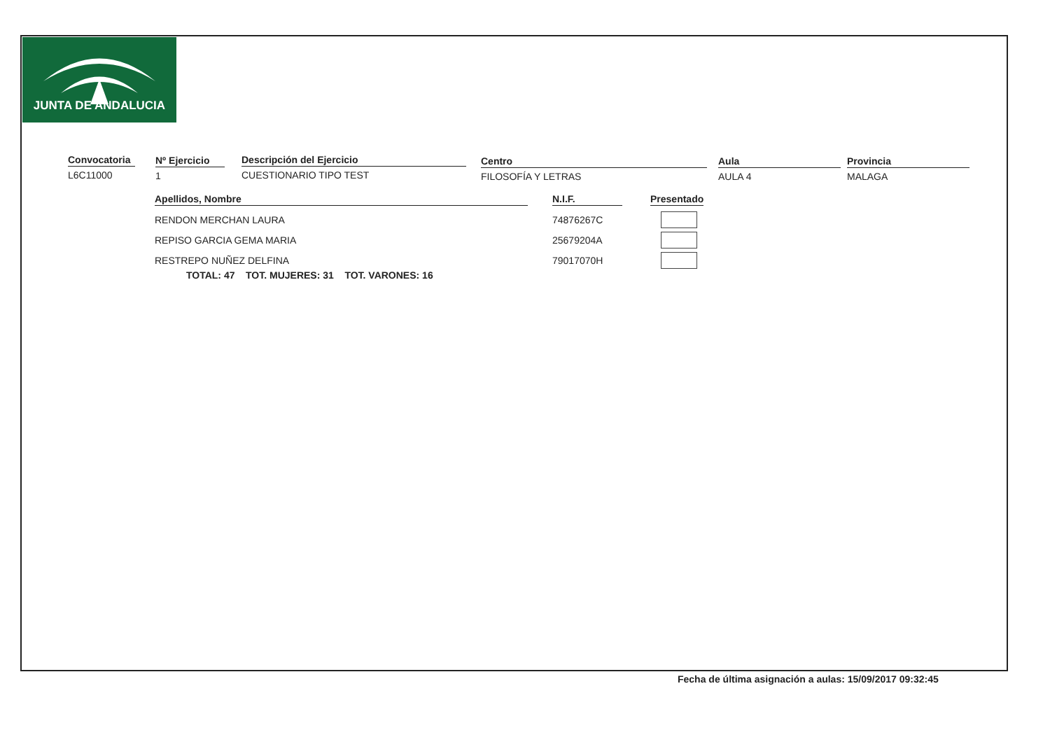JUNTA DE ANDALUCIA
Convocatoria
L6C11000
Nº Ejercicio
1
Descripción del Ejercicio
CUESTIONARIO TIPO TEST
Centro
FILOSOFÍA Y LETRAS
Aula
AULA 4
Provincia
MALAGA
| Apellidos, Nombre | | N.I.F. | | Presentado |
| RENDON MERCHAN LAURA | | 74876267C | | |
| REPISO GARCIA GEMA MARIA | | 25679204A | | |
| RESTREPO NUÑEZ DELFINA | | 79017070H | | |
TOTAL: 47 TOT. MUJERES: 31 TOT. VARONES: 16
Fecha de última asignación a aulas: 15/09/2017 09:32:45